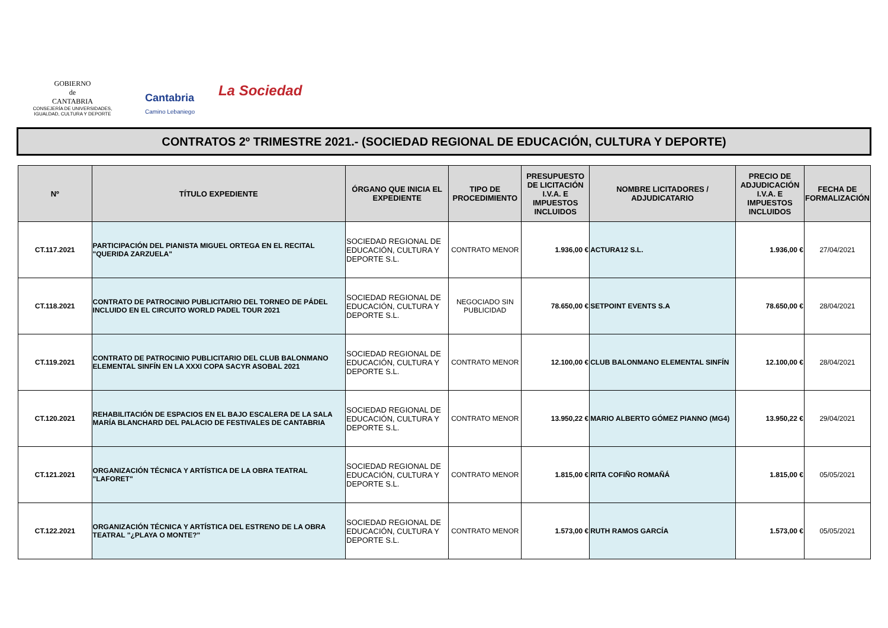GOBIERNO
de
CANTABRIA
CONSEJERÍA DE UNIVERSIDADES, IGUALDAD, CULTURA Y DEPORTE
Cantabria
Camino Lebaniego
La Sociedad
CONTRATOS 2º TRIMESTRE 2021.- (SOCIEDAD REGIONAL DE EDUCACIÓN, CULTURA Y DEPORTE)
| Nº | TÍTULO EXPEDIENTE | ÓRGANO QUE INICIA EL EXPEDIENTE | TIPO DE PROCEDIMIENTO | PRESUPUESTO DE LICITACIÓN I.V.A. E IMPUESTOS INCLUIDOS | NOMBRE LICITADORES / ADJUDICATARIO | PRECIO DE ADJUDICACIÓN I.V.A. E IMPUESTOS INCLUIDOS | FECHA DE FORMALIZACIÓN |
| --- | --- | --- | --- | --- | --- | --- | --- |
| CT.117.2021 | PARTICIPACIÓN DEL PIANISTA MIGUEL ORTEGA EN EL RECITAL "QUERIDA ZARZUELA" | SOCIEDAD REGIONAL DE EDUCACIÓN, CULTURA Y DEPORTE S.L. | CONTRATO MENOR | 1.936,00 € | ACTURA12 S.L. | 1.936,00 € | 27/04/2021 |
| CT.118.2021 | CONTRATO DE PATROCINIO PUBLICITARIO DEL TORNEO DE PÁDEL INCLUIDO EN EL CIRCUITO WORLD PADEL TOUR 2021 | SOCIEDAD REGIONAL DE EDUCACIÓN, CULTURA Y DEPORTE S.L. | NEGOCIADO SIN PUBLICIDAD | 78.650,00 € | SETPOINT EVENTS S.A | 78.650,00 € | 28/04/2021 |
| CT.119.2021 | CONTRATO DE PATROCINIO PUBLICITARIO DEL CLUB BALONMANO ELEMENTAL SINFÍN EN LA XXXI COPA SACYR ASOBAL 2021 | SOCIEDAD REGIONAL DE EDUCACIÓN, CULTURA Y DEPORTE S.L. | CONTRATO MENOR | 12.100,00 € | CLUB BALONMANO ELEMENTAL SINFÍN | 12.100,00 € | 28/04/2021 |
| CT.120.2021 | REHABILITACIÓN DE ESPACIOS EN EL BAJO ESCALERA DE LA SALA MARÍA BLANCHARD DEL PALACIO DE FESTIVALES DE CANTABRIA | SOCIEDAD REGIONAL DE EDUCACIÓN, CULTURA Y DEPORTE S.L. | CONTRATO MENOR | 13.950,22 € | MARIO ALBERTO GÓMEZ PIANNO (MG4) | 13.950,22 € | 29/04/2021 |
| CT.121.2021 | ORGANIZACIÓN TÉCNICA Y ARTÍSTICA DE LA OBRA TEATRAL "LAFORET" | SOCIEDAD REGIONAL DE EDUCACIÓN, CULTURA Y DEPORTE S.L. | CONTRATO MENOR | 1.815,00 € | RITA COFIÑO ROMAÑÁ | 1.815,00 € | 05/05/2021 |
| CT.122.2021 | ORGANIZACIÓN TÉCNICA Y ARTÍSTICA DEL ESTRENO DE LA OBRA TEATRAL "¿PLAYA O MONTE?" | SOCIEDAD REGIONAL DE EDUCACIÓN, CULTURA Y DEPORTE S.L. | CONTRATO MENOR | 1.573,00 € | RUTH RAMOS GARCÍA | 1.573,00 € | 05/05/2021 |